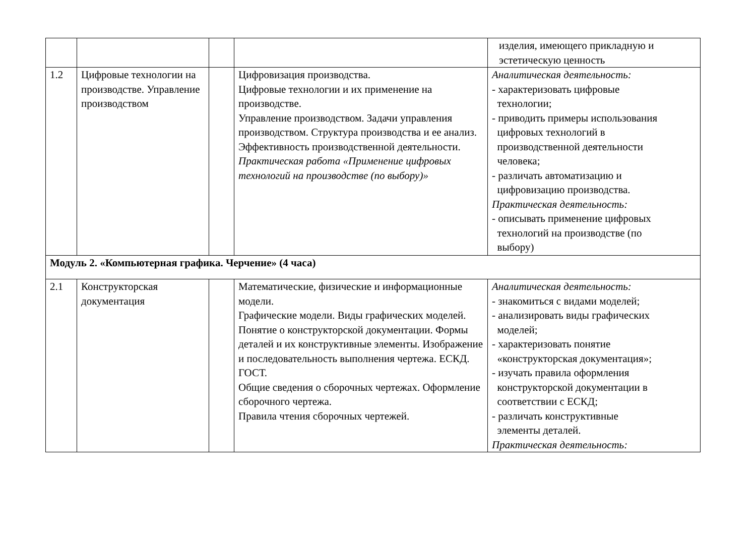| | | | | изделия, имеющего прикладную и эстетическую ценность |
| 1.2 | Цифровые технологии на производстве. Управление производством | | Цифровизация производства. Цифровые технологии и их применение на производстве. Управление производством. Задачи управления производством. Структура производства и ее анализ. Эффективность производственной деятельности. Практическая работа «Применение цифровых технологий на производстве (по выбору)» | Аналитическая деятельность: - характеризовать цифровые технологии; - приводить примеры использования цифровых технологий в производственной деятельности человека; - различать автоматизацию и цифровизацию производства. Практическая деятельность: - описывать применение цифровых технологий на производстве (по выбору) |
| Модуль 2. «Компьютерная графика. Черчение» (4 часа) | | | | |
| 2.1 | Конструкторская документация | | Математические, физические и информационные модели. Графические модели. Виды графических моделей. Понятие о конструкторской документации. Формы деталей и их конструктивные элементы. Изображение и последовательность выполнения чертежа. ЕСКД. ГОСТ. Общие сведения о сборочных чертежах. Оформление сборочного чертежа. Правила чтения сборочных чертежей. | Аналитическая деятельность: - знакомиться с видами моделей; - анализировать виды графических моделей; - характеризовать понятие «конструкторская документация»; - изучать правила оформления конструкторской документации в соответствии с ЕСКД; - различать конструктивные элементы деталей. Практическая деятельность: |